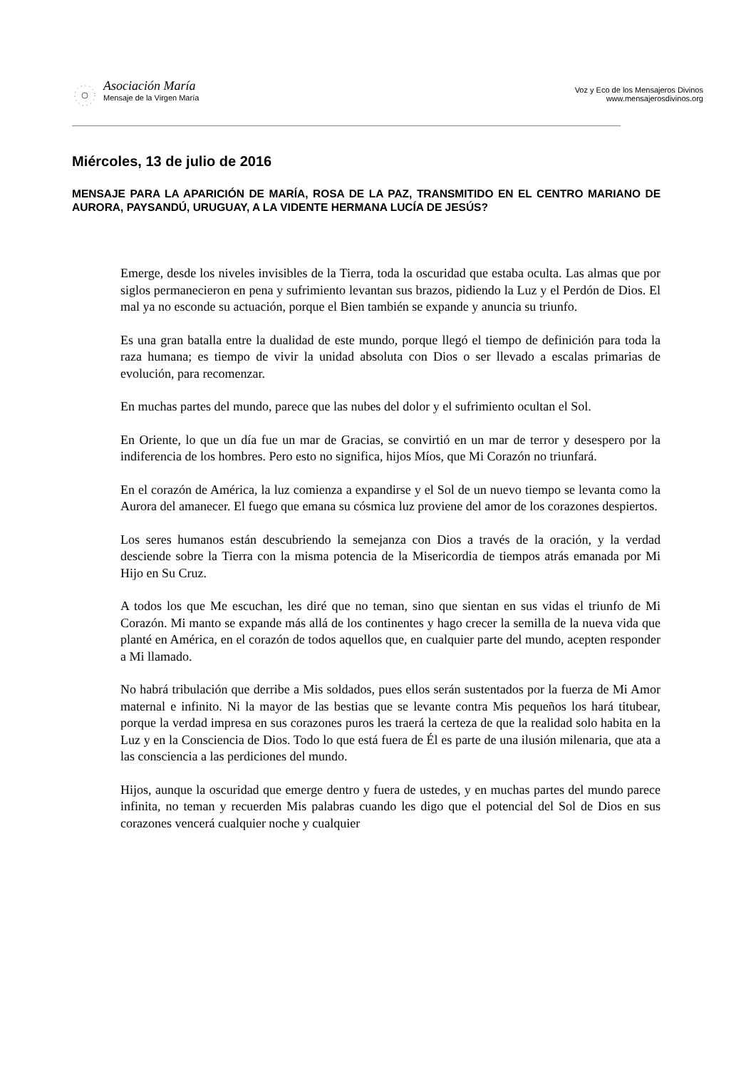Asociación María
Mensaje de la Virgen María
Voz y Eco de los Mensajeros Divinos
www.mensajerosdivinos.org
Miércoles, 13 de julio de 2016
MENSAJE PARA LA APARICIÓN DE MARÍA, ROSA DE LA PAZ, TRANSMITIDO EN EL CENTRO MARIANO DE AURORA, PAYSANDÚ, URUGUAY, A LA VIDENTE HERMANA LUCÍA DE JESÚS?
Emerge, desde los niveles invisibles de la Tierra, toda la oscuridad que estaba oculta. Las almas que por siglos permanecieron en pena y sufrimiento levantan sus brazos, pidiendo la Luz y el Perdón de Dios. El mal ya no esconde su actuación, porque el Bien también se expande y anuncia su triunfo.
Es una gran batalla entre la dualidad de este mundo, porque llegó el tiempo de definición para toda la raza humana; es tiempo de vivir la unidad absoluta con Dios o ser llevado a escalas primarias de evolución, para recomenzar.
En muchas partes del mundo, parece que las nubes del dolor y el sufrimiento ocultan el Sol.
En Oriente, lo que un día fue un mar de Gracias, se convirtió en un mar de terror y desespero por la indiferencia de los hombres. Pero esto no significa, hijos Míos, que Mi Corazón no triunfará.
En el corazón de América, la luz comienza a expandirse y el Sol de un nuevo tiempo se levanta como la Aurora del amanecer. El fuego que emana su cósmica luz proviene del amor de los corazones despiertos.
Los seres humanos están descubriendo la semejanza con Dios a través de la oración, y la verdad desciende sobre la Tierra con la misma potencia de la Misericordia de tiempos atrás emanada por Mi Hijo en Su Cruz.
A todos los que Me escuchan, les diré que no teman, sino que sientan en sus vidas el triunfo de Mi Corazón. Mi manto se expande más allá de los continentes y hago crecer la semilla de la nueva vida que planté en América, en el corazón de todos aquellos que, en cualquier parte del mundo, acepten responder a Mi llamado.
No habrá tribulación que derribe a Mis soldados, pues ellos serán sustentados por la fuerza de Mi Amor maternal e infinito. Ni la mayor de las bestias que se levante contra Mis pequeños los hará titubear, porque la verdad impresa en sus corazones puros les traerá la certeza de que la realidad solo habita en la Luz y en la Consciencia de Dios. Todo lo que está fuera de Él es parte de una ilusión milenaria, que ata a las consciencia a las perdiciones del mundo.
Hijos, aunque la oscuridad que emerge dentro y fuera de ustedes, y en muchas partes del mundo parece infinita, no teman y recuerden Mis palabras cuando les digo que el potencial del Sol de Dios en sus corazones vencerá cualquier noche y cualquier